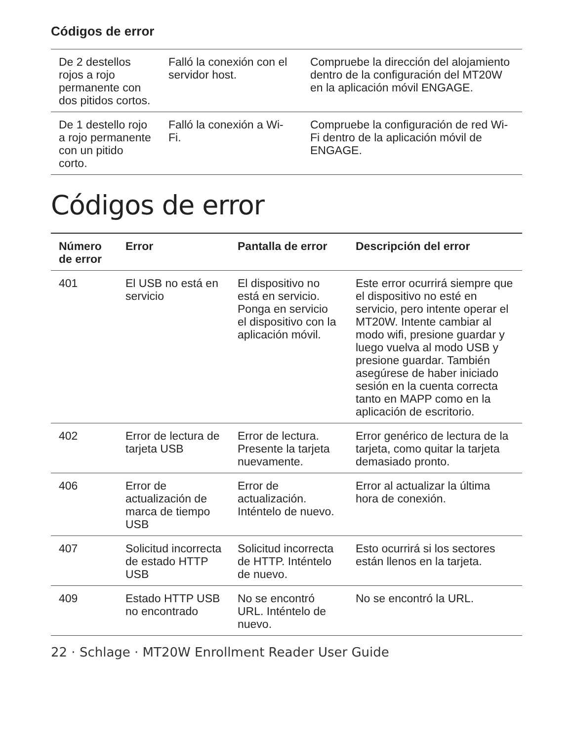Códigos de error
| De 2 destellos rojos a rojo permanente con dos pitidos cortos. | Falló la conexión con el servidor host. | Compruebe la dirección del alojamiento dentro de la configuración del MT20W en la aplicación móvil ENGAGE. |
| De 1 destello rojo a rojo permanente con un pitido corto. | Falló la conexión a Wi-Fi. | Compruebe la configuración de red Wi-Fi dentro de la aplicación móvil de ENGAGE. |
Códigos de error
| Número de error | Error | Pantalla de error | Descripción del error |
| --- | --- | --- | --- |
| 401 | El USB no está en servicio | El dispositivo no está en servicio. Ponga en servicio el dispositivo con la aplicación móvil. | Este error ocurrirá siempre que el dispositivo no esté en servicio, pero intente operar el MT20W. Intente cambiar al modo wifi, presione guardar y luego vuelva al modo USB y presione guardar. También asegúrese de haber iniciado sesión en la cuenta correcta tanto en MAPP como en la aplicación de escritorio. |
| 402 | Error de lectura de tarjeta USB | Error de lectura. Presente la tarjeta nuevamente. | Error genérico de lectura de la tarjeta, como quitar la tarjeta demasiado pronto. |
| 406 | Error de actualización de marca de tiempo USB | Error de actualización. Inténtelo de nuevo. | Error al actualizar la última hora de conexión. |
| 407 | Solicitud incorrecta de estado HTTP USB | Solicitud incorrecta de HTTP. Inténtelo de nuevo. | Esto ocurrirá si los sectores están llenos en la tarjeta. |
| 409 | Estado HTTP USB no encontrado | No se encontró URL. Inténtelo de nuevo. | No se encontró la URL. |
22 · Schlage · MT20W Enrollment Reader User Guide